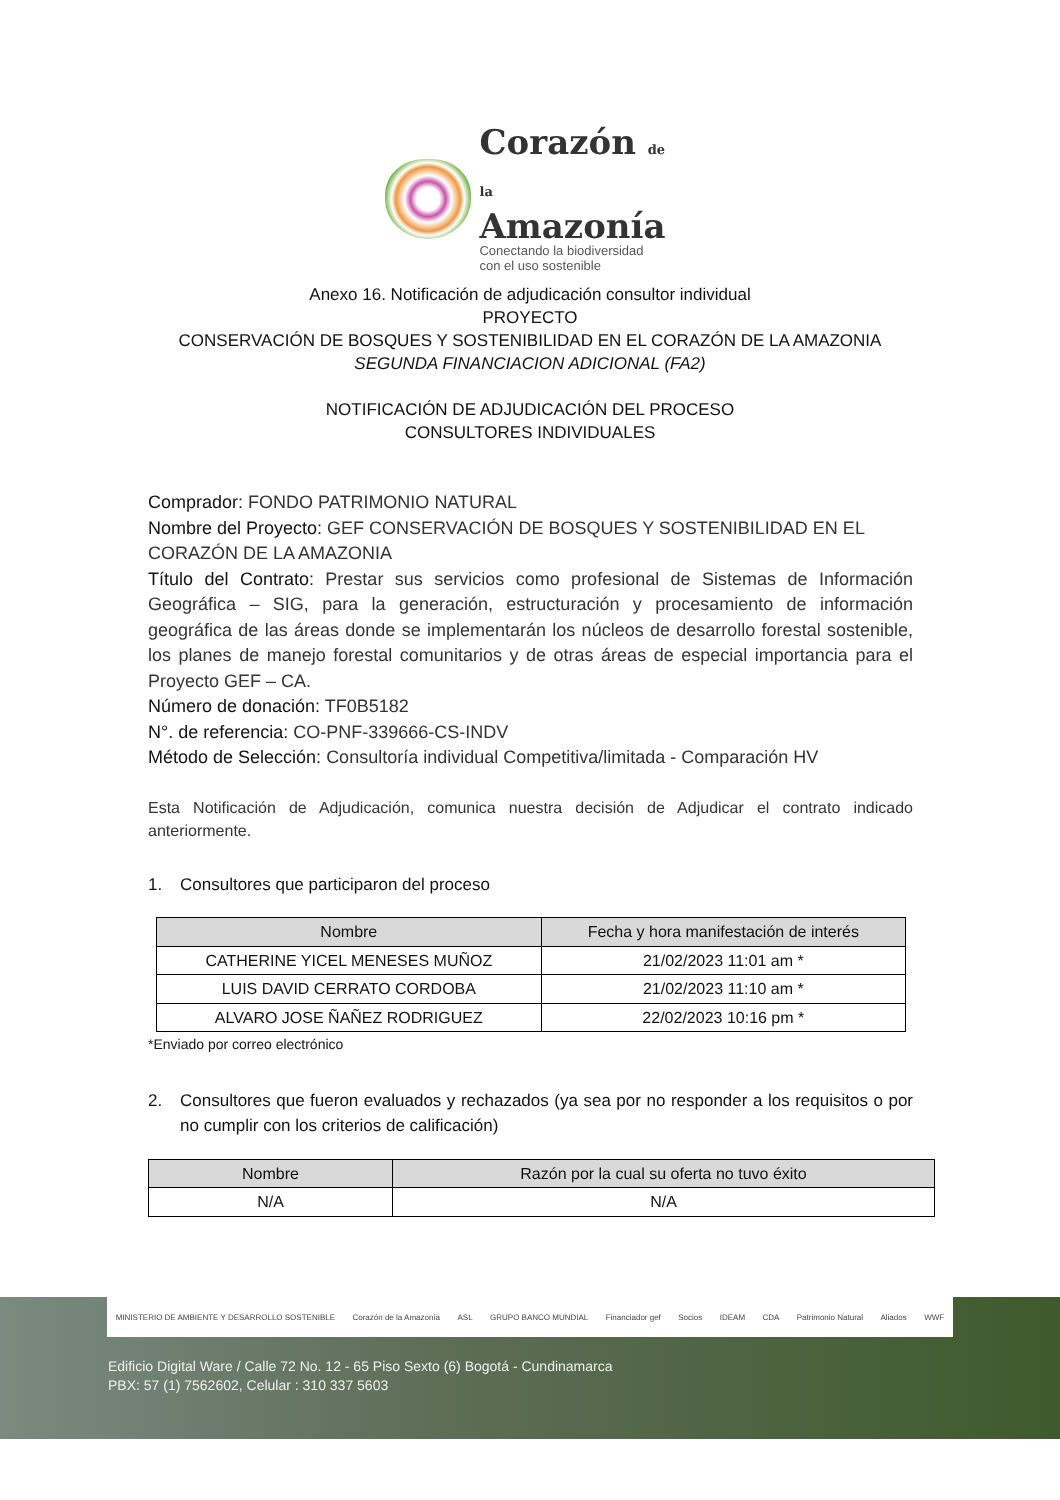Corazón de la
Amazonía
Conectando la biodiversidad
con el uso sostenible
Anexo 16. Notificación de adjudicación consultor individual
PROYECTO
CONSERVACIÓN DE BOSQUES Y SOSTENIBILIDAD EN EL CORAZÓN DE LA AMAZONIA
SEGUNDA FINANCIACION ADICIONAL (FA2)
NOTIFICACIÓN DE ADJUDICACIÓN DEL PROCESO
CONSULTORES INDIVIDUALES
Comprador: FONDO PATRIMONIO NATURAL
Nombre del Proyecto: GEF CONSERVACIÓN DE BOSQUES Y SOSTENIBILIDAD EN EL CORAZÓN DE LA AMAZONIA
Título del Contrato: Prestar sus servicios como profesional de Sistemas de Información Geográfica – SIG, para la generación, estructuración y procesamiento de información geográfica de las áreas donde se implementarán los núcleos de desarrollo forestal sostenible, los planes de manejo forestal comunitarios y de otras áreas de especial importancia para el Proyecto GEF – CA.
Número de donación: TF0B5182
N°. de referencia: CO-PNF-339666-CS-INDV
Método de Selección: Consultoría individual Competitiva/limitada - Comparación HV
Esta Notificación de Adjudicación, comunica nuestra decisión de Adjudicar el contrato indicado anteriormente.
1. Consultores que participaron del proceso
| Nombre | Fecha y hora manifestación de interés |
| --- | --- |
| CATHERINE YICEL MENESES MUÑOZ | 21/02/2023 11:01 am * |
| LUIS DAVID CERRATO CORDOBA | 21/02/2023 11:10 am * |
| ALVARO JOSE ÑAÑEZ RODRIGUEZ | 22/02/2023 10:16 pm * |
*Enviado por correo electrónico
2. Consultores que fueron evaluados y rechazados (ya sea por no responder a los requisitos o por no cumplir con los criterios de calificación)
| Nombre | Razón por la cual su oferta no tuvo éxito |
| --- | --- |
| N/A | N/A |
MINISTERIO DE AMBIENTE Y DESARROLLO SOSTENIBLE Corazón de la Amazonía ASL GRUPO BANCO MUNDIAL Financiador gef Socios IDEAM CDA Patrimonio Natural Aliados WWF
Edificio Digital Ware / Calle 72 No. 12 - 65 Piso Sexto (6) Bogotá - Cundinamarca
PBX: 57 (1) 7562602, Celular : 310 337 5603